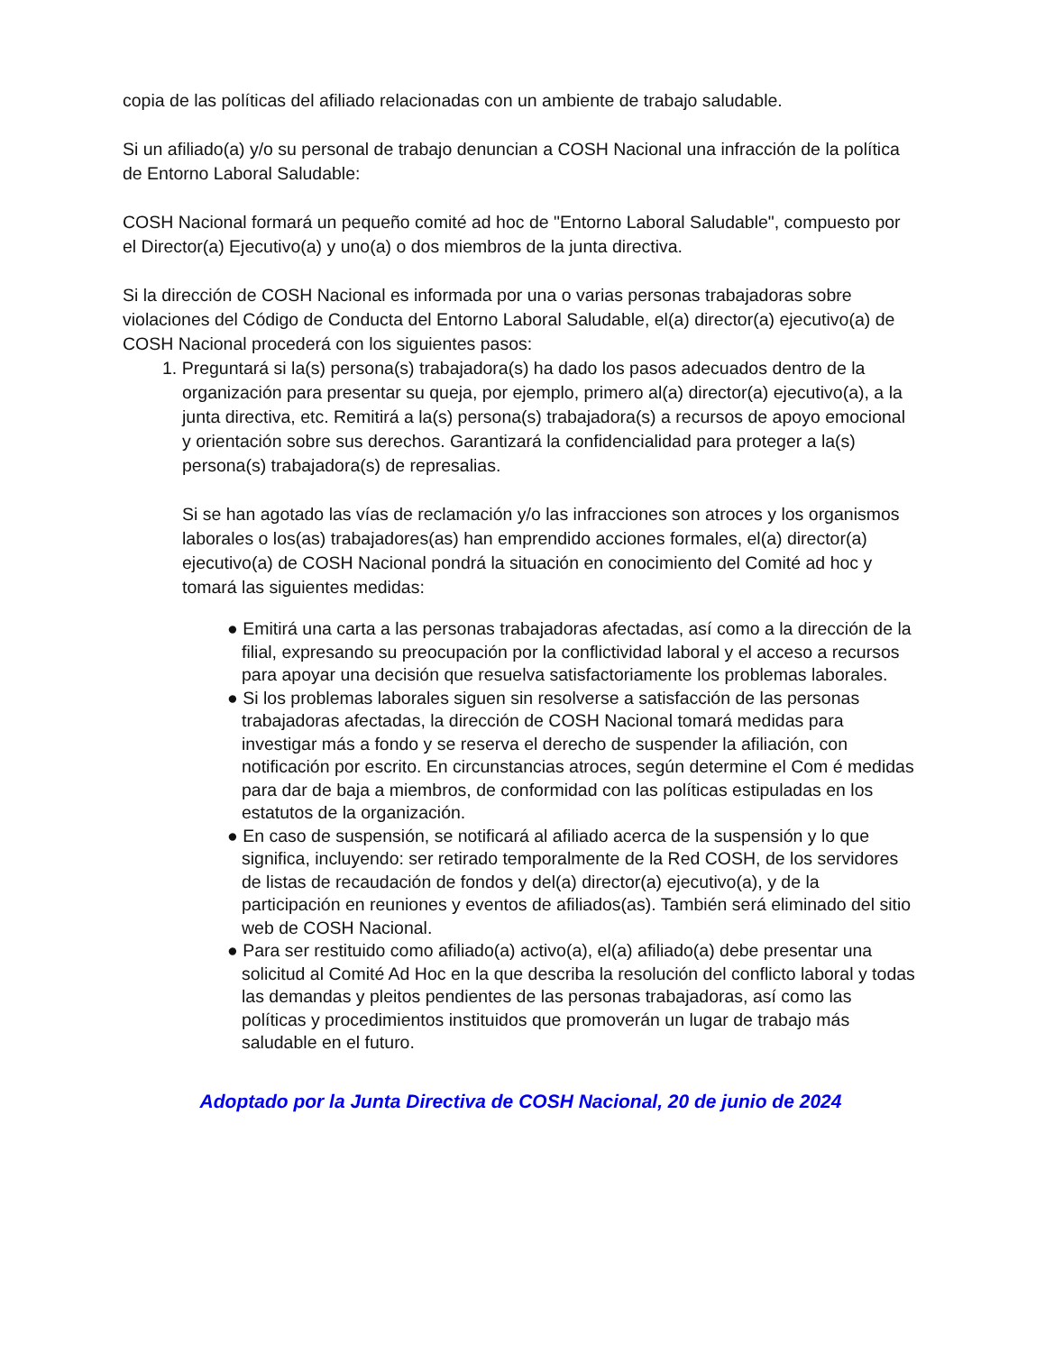copia de las políticas del afiliado relacionadas con un ambiente de trabajo saludable.
Si un afiliado(a) y/o su personal de trabajo denuncian a COSH Nacional una infracción de la política de Entorno Laboral Saludable:
COSH Nacional formará un pequeño comité ad hoc de "Entorno Laboral Saludable", compuesto por el Director(a) Ejecutivo(a) y uno(a) o dos miembros de la junta directiva.
Si la dirección de COSH Nacional es informada por una o varias personas trabajadoras sobre violaciones del Código de Conducta del Entorno Laboral Saludable, el(a) director(a) ejecutivo(a) de COSH Nacional procederá con los siguientes pasos:
1. Preguntará si la(s) persona(s) trabajadora(s) ha dado los pasos adecuados dentro de la organización para presentar su queja, por ejemplo, primero al(a) director(a) ejecutivo(a), a la junta directiva, etc. Remitirá a la(s) persona(s) trabajadora(s) a recursos de apoyo emocional y orientación sobre sus derechos. Garantizará la confidencialidad para proteger a la(s) persona(s) trabajadora(s) de represalias.
Si se han agotado las vías de reclamación y/o las infracciones son atroces y los organismos laborales o los(as) trabajadores(as) han emprendido acciones formales, el(a) director(a) ejecutivo(a) de COSH Nacional pondrá la situación en conocimiento del Comité ad hoc y tomará las siguientes medidas:
● Emitirá una carta a las personas trabajadoras afectadas, así como a la dirección de la filial, expresando su preocupación por la conflictividad laboral y el acceso a recursos para apoyar una decisión que resuelva satisfactoriamente los problemas laborales.
● Si los problemas laborales siguen sin resolverse a satisfacción de las personas trabajadoras afectadas, la dirección de COSH Nacional tomará medidas para investigar más a fondo y se reserva el derecho de suspender la afiliación, con notificación por escrito. En circunstancias atroces, según determine el Com é medidas para dar de baja a miembros, de conformidad con las políticas estipuladas en los estatutos de la organización.
● En caso de suspensión, se notificará al afiliado acerca de la suspensión y lo que significa, incluyendo: ser retirado temporalmente de la Red COSH, de los servidores de listas de recaudación de fondos y del(a) director(a) ejecutivo(a), y de la participación en reuniones y eventos de afiliados(as). También será eliminado del sitio web de COSH Nacional.
● Para ser restituido como afiliado(a) activo(a), el(a) afiliado(a) debe presentar una solicitud al Comité Ad Hoc en la que describa la resolución del conflicto laboral y todas las demandas y pleitos pendientes de las personas trabajadoras, así como las políticas y procedimientos instituidos que promoverán un lugar de trabajo más saludable en el futuro.
Adoptado por la Junta Directiva de COSH Nacional, 20 de junio de 2024